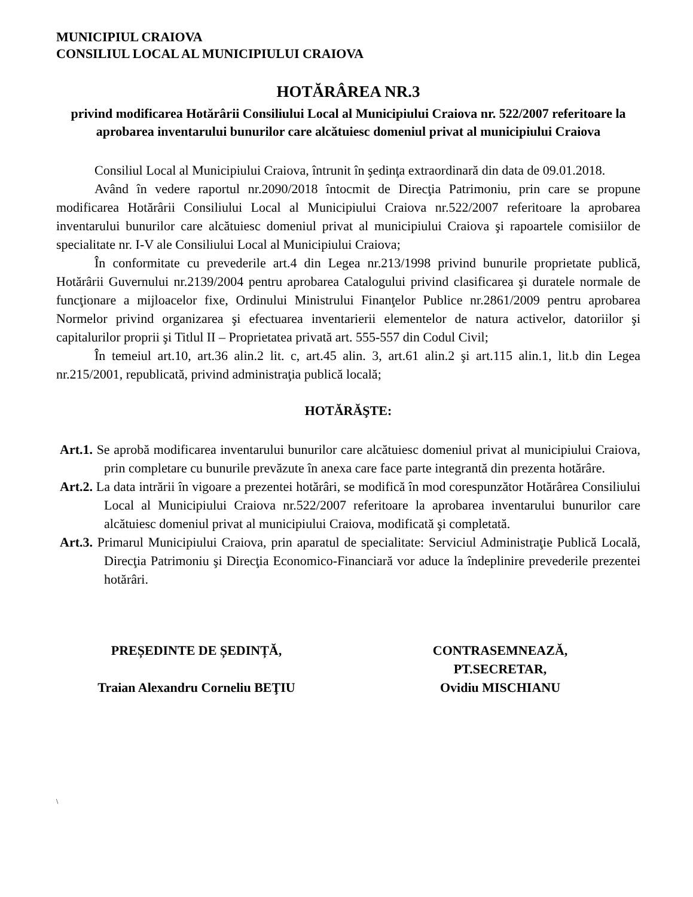MUNICIPIUL CRAIOVA
CONSILIUL LOCAL AL MUNICIPIULUI CRAIOVA
HOTĂRÂREA NR.3
privind modificarea Hotărârii Consiliului Local al Municipiului Craiova nr. 522/2007 referitoare la aprobarea inventarului bunurilor care alcătuiesc domeniul privat al municipiului Craiova
Consiliul Local al Municipiului Craiova, întrunit în şedinţa extraordinară din data de 09.01.2018.
Având în vedere raportul nr.2090/2018 întocmit de Direcţia Patrimoniu, prin care se propune modificarea Hotărârii Consiliului Local al Municipiului Craiova nr.522/2007 referitoare la aprobarea inventarului bunurilor care alcătuiesc domeniul privat al municipiului Craiova şi rapoartele comisiilor de specialitate nr. I-V ale Consiliului Local al Municipiului Craiova;
În conformitate cu prevederile art.4 din Legea nr.213/1998 privind bunurile proprietate publică, Hotărârii Guvernului nr.2139/2004 pentru aprobarea Catalogului privind clasificarea şi duratele normale de funcţionare a mijloacelor fixe, Ordinului Ministrului Finanţelor Publice nr.2861/2009 pentru aprobarea Normelor privind organizarea şi efectuarea inventarierii elementelor de natura activelor, datoriilor şi capitalurilor proprii şi Titlul II – Proprietatea privată art. 555-557 din Codul Civil;
În temeiul art.10, art.36 alin.2 lit. c, art.45 alin. 3, art.61 alin.2 şi art.115 alin.1, lit.b din Legea nr.215/2001, republicată, privind administraţia publică locală;
HOTĂRĂŞTE:
Art.1. Se aprobă modificarea inventarului bunurilor care alcătuiesc domeniul privat al municipiului Craiova, prin completare cu bunurile prevăzute în anexa care face parte integrantă din prezenta hotărâre.
Art.2. La data intrării în vigoare a prezentei hotărâri, se modifică în mod corespunzător Hotărârea Consiliului Local al Municipiului Craiova nr.522/2007 referitoare la aprobarea inventarului bunurilor care alcătuiesc domeniul privat al municipiului Craiova, modificată şi completată.
Art.3. Primarul Municipiului Craiova, prin aparatul de specialitate: Serviciul Administraţie Publică Locală, Direcţia Patrimoniu şi Direcţia Economico-Financiară vor aduce la îndeplinire prevederile prezentei hotărâri.
PREȘEDINTE DE ȘEDINȚĂ,
Traian Alexandru Corneliu BEŢIU
CONTRASEMNEAZĂ,
PT.SECRETAR,
Ovidiu MISCHIANU
\